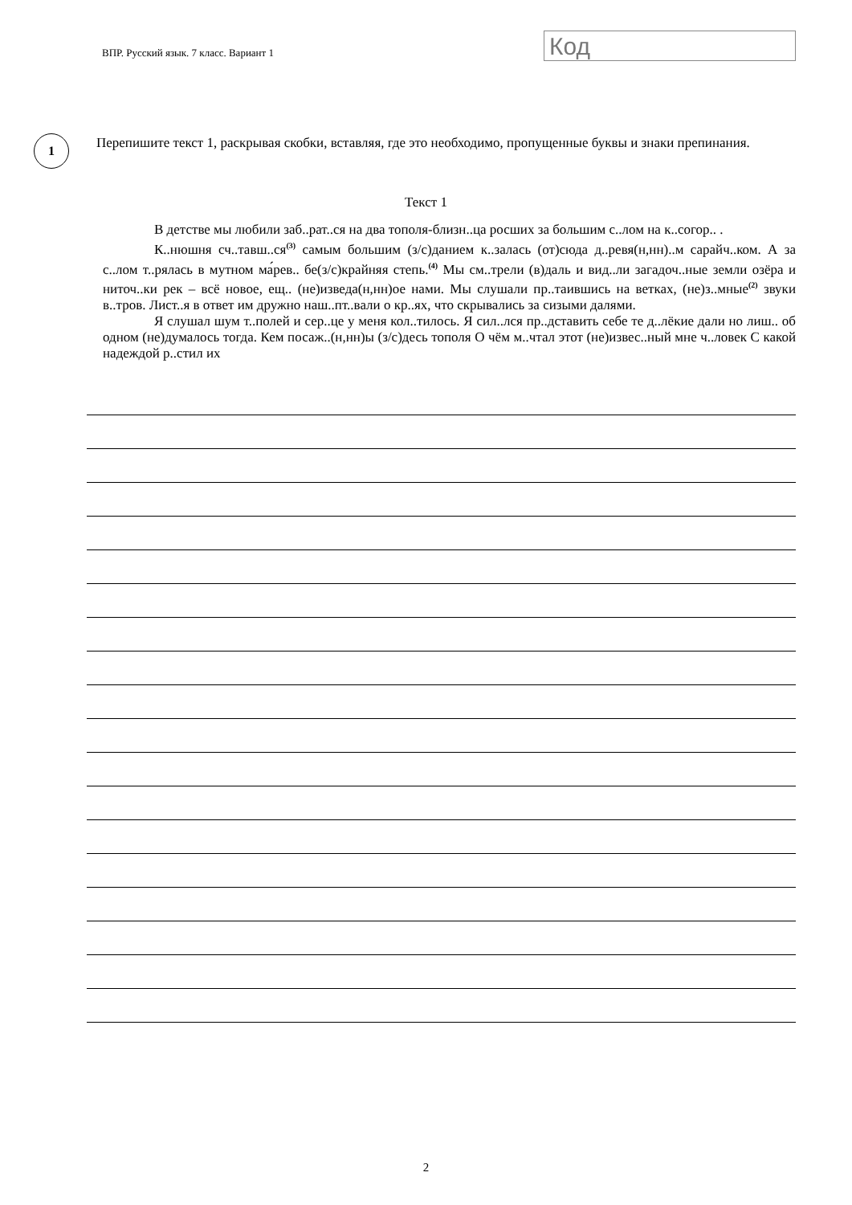ВПР. Русский язык. 7 класс. Вариант 1
Код
1
Перепишите текст 1, раскрывая скобки, вставляя, где это необходимо, пропущенные буквы и знаки препинания.
Текст 1
В детстве мы любили заб..рат..ся на два тополя-близн..ца росших за большим с..лом на к..согор.. .
К..нюшня сч..тавш..ся<sup>(3)</sup> самым большим (з/с)данием к..залась (от)сюда д..ревя(н,нн)..м сарайч..ком. А за с..лом т..рялась в мутном ма́рев.. бе(з/с)крайняя степь.<sup>(4)</sup> Мы см..трели (в)даль и вид..ли загадоч..ные земли озёра и ниточ..ки рек – всё новое, ещ.. (не)изведа(н,нн)ое нами. Мы слушали пр..таившись на ветках, (не)з..мные<sup>(2)</sup> звуки в..тров. Лист..я в ответ им дружно наш..пт..вали о кр..ях, что скрывались за сизыми далями.
Я слушал шум т..полей и сер..це у меня кол..тилось. Я сил..лся пр..дставить себе те д..лёкие дали но лиш.. об одном (не)думалось тогда. Кем посаж..(н,нн)ы (з/с)десь тополя О чём м..чтал этот (не)извес..ный мне ч..ловек С какой надеждой р..стил их
2